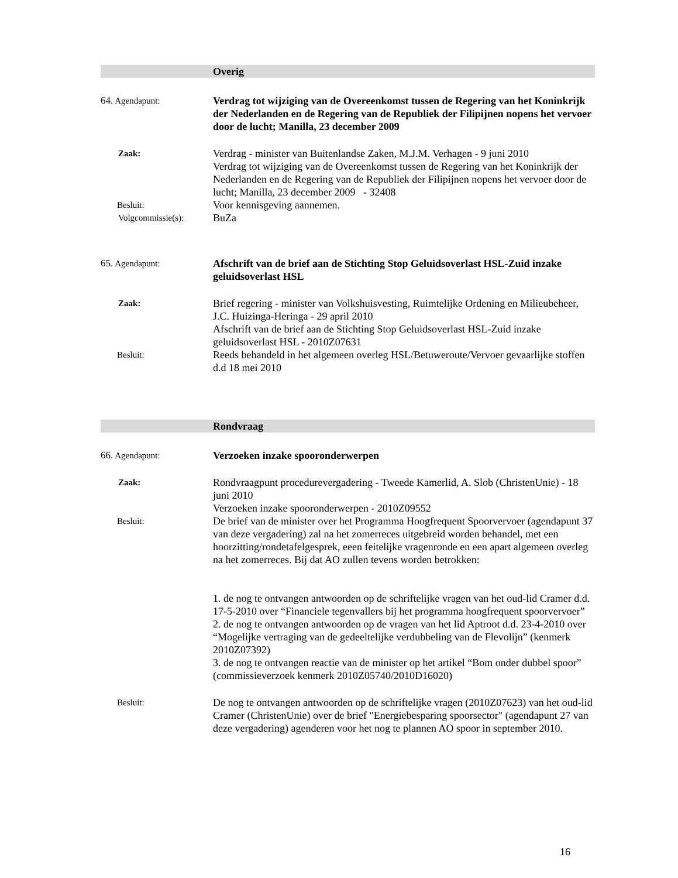Overig
64. Agendapunt:
Verdrag tot wijziging van de Overeenkomst tussen de Regering van het Koninkrijk der Nederlanden en de Regering van de Republiek der Filipijnen nopens het vervoer door de lucht; Manilla, 23 december 2009
Zaak:
Verdrag - minister van Buitenlandse Zaken, M.J.M. Verhagen - 9 juni 2010
Verdrag tot wijziging van de Overeenkomst tussen de Regering van het Koninkrijk der Nederlanden en de Regering van de Republiek der Filipijnen nopens het vervoer door de lucht; Manilla, 23 december 2009 - 32408
Besluit:
Voor kennisgeving aannemen.
Volgcommissie(s):
BuZa
65. Agendapunt:
Afschrift van de brief aan de Stichting Stop Geluidsoverlast HSL-Zuid inzake geluidsoverlast HSL
Zaak:
Brief regering - minister van Volkshuisvesting, Ruimtelijke Ordening en Milieubeheer, J.C. Huizinga-Heringa - 29 april 2010
Afschrift van de brief aan de Stichting Stop Geluidsoverlast HSL-Zuid inzake geluidsoverlast HSL - 2010Z07631
Besluit:
Reeds behandeld in het algemeen overleg HSL/Betuweroute/Vervoer gevaarlijke stoffen d.d 18 mei 2010
Rondvraag
66. Agendapunt:
Verzoeken inzake spooronderwerpen
Zaak:
Rondvraagpunt procedurevergadering - Tweede Kamerlid, A. Slob (ChristenUnie) - 18 juni 2010
Verzoeken inzake spooronderwerpen - 2010Z09552
Besluit:
De brief van de minister over het Programma Hoogfrequent Spoorvervoer (agendapunt 37 van deze vergadering) zal na het zomerreces uitgebreid worden behandel, met een hoorzitting/rondetafelgesprek, eeen feitelijke vragenronde en een apart algemeen overleg na het zomerreces. Bij dat AO zullen tevens worden betrokken:
1. de nog te ontvangen antwoorden op de schriftelijke vragen van het oud-lid Cramer d.d. 17-5-2010 over “Financiele tegenvallers bij het programma hoogfrequent spoorvervoer”
2. de nog te ontvangen antwoorden op de vragen van het lid Aptroot d.d. 23-4-2010 over “Mogelijke vertraging van de gedeeltelijke verdubbeling van de Flevolijn” (kenmerk 2010Z07392)
3. de nog te ontvangen reactie van de minister op het artikel “Bom onder dubbel spoor” (commissieverzoek kenmerk 2010Z05740/2010D16020)
Besluit:
De nog te ontvangen antwoorden op de schriftelijke vragen (2010Z07623) van het oud-lid Cramer (ChristenUnie) over de brief "Energiebesparing spoorsector" (agendapunt 27 van deze vergadering) agenderen voor het nog te plannen AO spoor in september 2010.
16